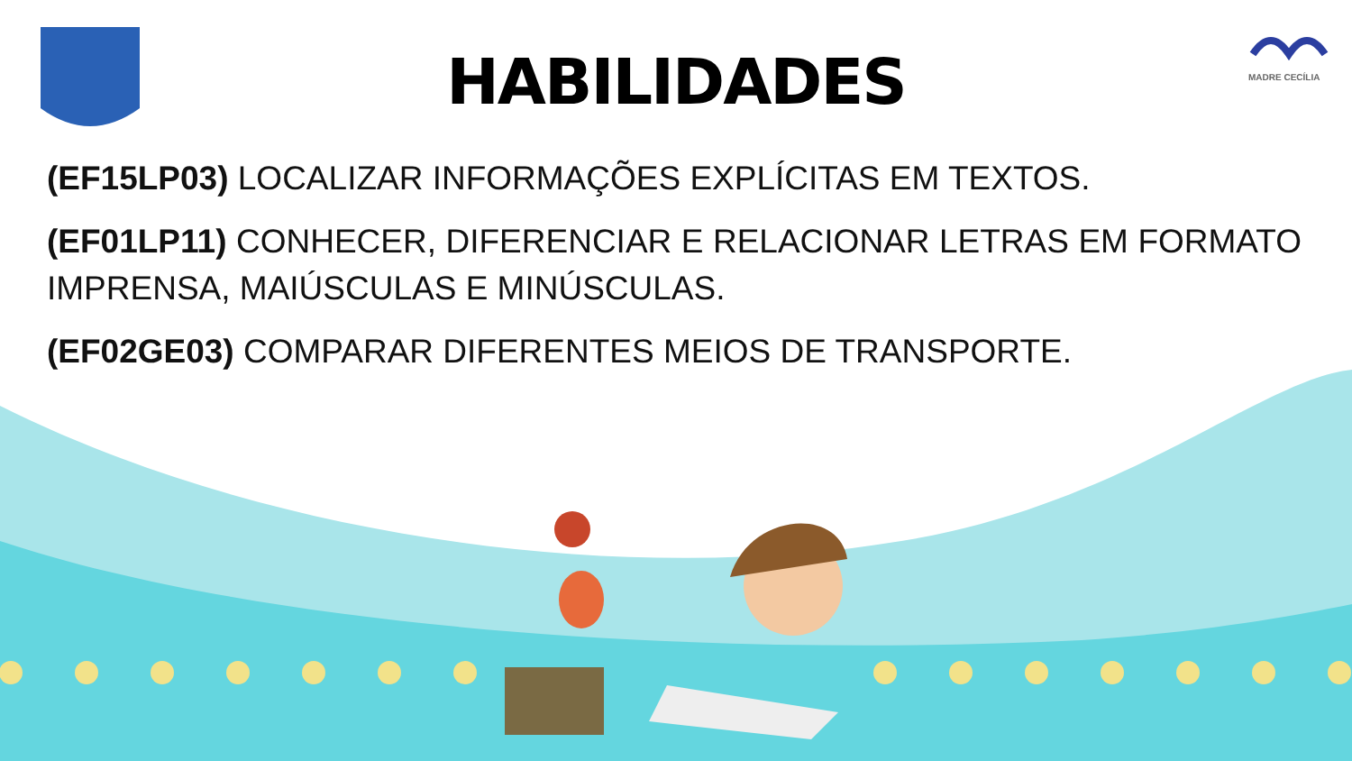MADRE CECÍLIA
HABILIDADES
(EF15LP03) LOCALIZAR INFORMAÇÕES EXPLÍCITAS EM TEXTOS.
(EF01LP11) CONHECER, DIFERENCIAR E RELACIONAR LETRAS EM FORMATO IMPRENSA, MAIÚSCULAS E MINÚSCULAS.
(EF02GE03) COMPARAR DIFERENTES MEIOS DE TRANSPORTE.